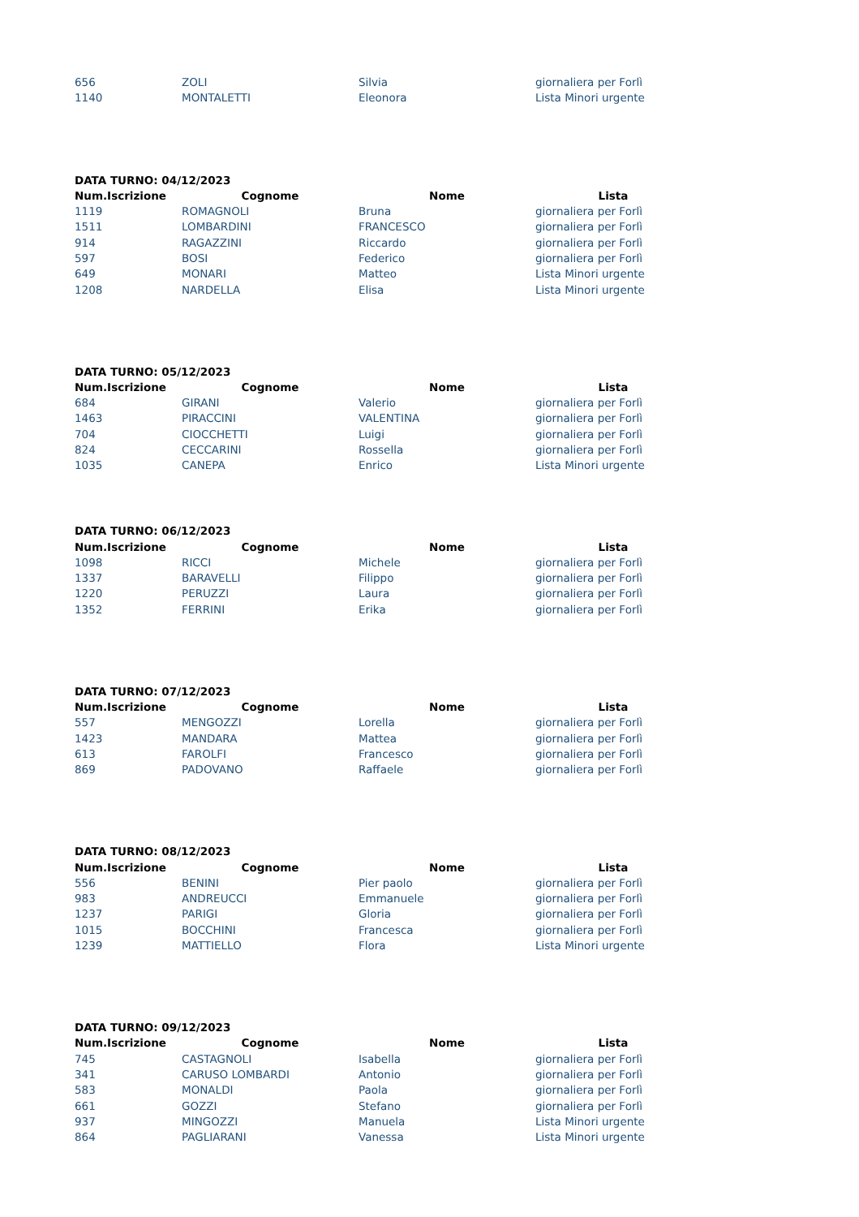| 656 | ZOLI | Silvia | giornaliera per Forlì |
| 1140 | MONTALETTI | Eleonora | Lista Minori urgente |
DATA TURNO: 04/12/2023
| Num.Iscrizione | Cognome | Nome | Lista |
| --- | --- | --- | --- |
| 1119 | ROMAGNOLI | Bruna | giornaliera per Forlì |
| 1511 | LOMBARDINI | FRANCESCO | giornaliera per Forlì |
| 914 | RAGAZZINI | Riccardo | giornaliera per Forlì |
| 597 | BOSI | Federico | giornaliera per Forlì |
| 649 | MONARI | Matteo | Lista Minori urgente |
| 1208 | NARDELLA | Elisa | Lista Minori urgente |
DATA TURNO: 05/12/2023
| Num.Iscrizione | Cognome | Nome | Lista |
| --- | --- | --- | --- |
| 684 | GIRANI | Valerio | giornaliera per Forlì |
| 1463 | PIRACCINI | VALENTINA | giornaliera per Forlì |
| 704 | CIOCCHETTI | Luigi | giornaliera per Forlì |
| 824 | CECCARINI | Rossella | giornaliera per Forlì |
| 1035 | CANEPA | Enrico | Lista Minori urgente |
DATA TURNO: 06/12/2023
| Num.Iscrizione | Cognome | Nome | Lista |
| --- | --- | --- | --- |
| 1098 | RICCI | Michele | giornaliera per Forlì |
| 1337 | BARAVELLI | Filippo | giornaliera per Forlì |
| 1220 | PERUZZI | Laura | giornaliera per Forlì |
| 1352 | FERRINI | Erika | giornaliera per Forlì |
DATA TURNO: 07/12/2023
| Num.Iscrizione | Cognome | Nome | Lista |
| --- | --- | --- | --- |
| 557 | MENGOZZI | Lorella | giornaliera per Forlì |
| 1423 | MANDARA | Mattea | giornaliera per Forlì |
| 613 | FAROLFI | Francesco | giornaliera per Forlì |
| 869 | PADOVANO | Raffaele | giornaliera per Forlì |
DATA TURNO: 08/12/2023
| Num.Iscrizione | Cognome | Nome | Lista |
| --- | --- | --- | --- |
| 556 | BENINI | Pier paolo | giornaliera per Forlì |
| 983 | ANDREUCCI | Emmanuele | giornaliera per Forlì |
| 1237 | PARIGI | Gloria | giornaliera per Forlì |
| 1015 | BOCCHINI | Francesca | giornaliera per Forlì |
| 1239 | MATTIELLO | Flora | Lista Minori urgente |
DATA TURNO: 09/12/2023
| Num.Iscrizione | Cognome | Nome | Lista |
| --- | --- | --- | --- |
| 745 | CASTAGNOLI | Isabella | giornaliera per Forlì |
| 341 | CARUSO LOMBARDI | Antonio | giornaliera per Forlì |
| 583 | MONALDI | Paola | giornaliera per Forlì |
| 661 | GOZZI | Stefano | giornaliera per Forlì |
| 937 | MINGOZZI | Manuela | Lista Minori urgente |
| 864 | PAGLIARANI | Vanessa | Lista Minori urgente |